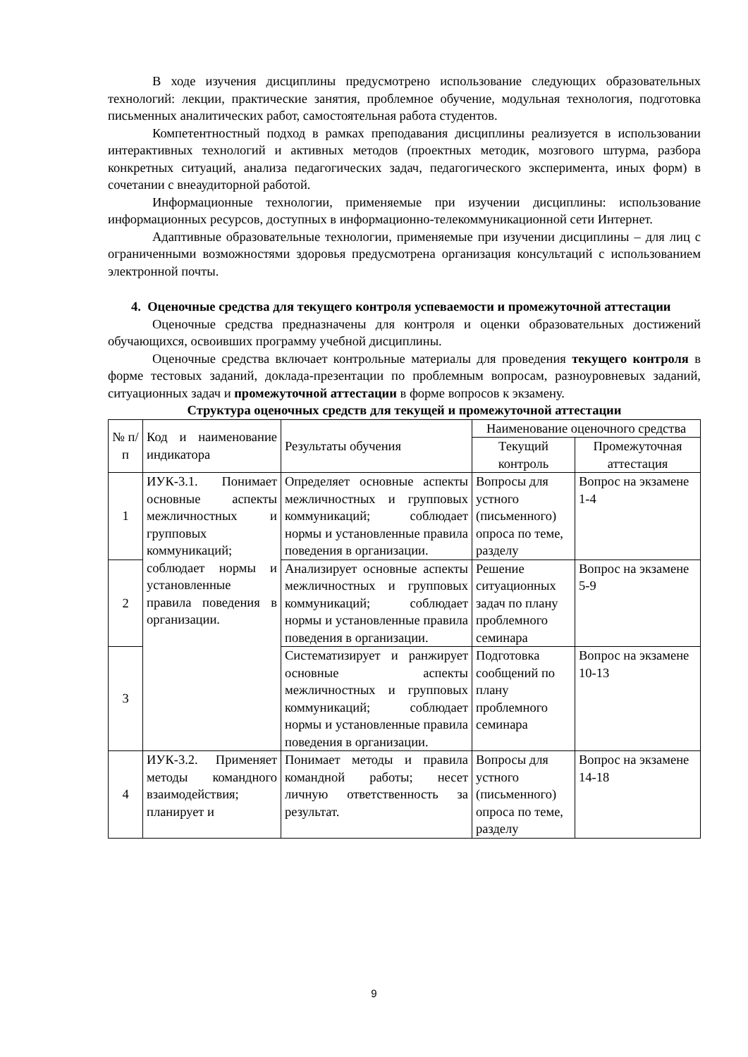В ходе изучения дисциплины предусмотрено использование следующих образовательных технологий: лекции, практические занятия, проблемное обучение, модульная технология, подготовка письменных аналитических работ, самостоятельная работа студентов.
Компетентностный подход в рамках преподавания дисциплины реализуется в использовании интерактивных технологий и активных методов (проектных методик, мозгового штурма, разбора конкретных ситуаций, анализа педагогических задач, педагогического эксперимента, иных форм) в сочетании с внеаудиторной работой.
Информационные технологии, применяемые при изучении дисциплины: использование информационных ресурсов, доступных в информационно-телекоммуникационной сети Интернет.
Адаптивные образовательные технологии, применяемые при изучении дисциплины – для лиц с ограниченными возможностями здоровья предусмотрена организация консультаций с использованием электронной почты.
4. Оценочные средства для текущего контроля успеваемости и промежуточной аттестации
Оценочные средства предназначены для контроля и оценки образовательных достижений обучающихся, освоивших программу учебной дисциплины.
Оценочные средства включает контрольные материалы для проведения текущего контроля в форме тестовых заданий, доклада-презентации по проблемным вопросам, разноуровневых заданий, ситуационных задач и промежуточной аттестации в форме вопросов к экзамену.
Структура оценочных средств для текущей и промежуточной аттестации
| № п/п | Код и наименование индикатора | Результаты обучения | Наименование оценочного средства | |
| --- | --- | --- | --- | --- |
| | | | Текущий контроль | Промежуточная аттестация |
| 1 | ИУК-3.1. Понимает основные аспекты межличностных и групповых коммуникаций; соблюдает нормы и установленные правила поведения в организации. | Определяет основные аспекты межличностных и групповых коммуникаций; соблюдает нормы и установленные правила поведения в организации. | Вопросы для устного (письменного) опроса по теме, разделу | Вопрос на экзамене 1-4 |
| 2 | | Анализирует основные аспекты межличностных и групповых коммуникаций; соблюдает нормы и установленные правила поведения в организации. | Решение ситуационных задач по плану проблемного семинара | Вопрос на экзамене 5-9 |
| 3 | | Систематизирует и ранжирует основные аспекты межличностных и групповых коммуникаций; соблюдает нормы и установленные правила поведения в организации. | Подготовка сообщений по плану проблемного семинара | Вопрос на экзамене 10-13 |
| 4 | ИУК-3.2. Применяет методы командного взаимодействия; планирует и | Понимает методы и правила командной работы; несет личную ответственность за результат. | Вопросы для устного (письменного) опроса по теме, разделу | Вопрос на экзамене 14-18 |
9